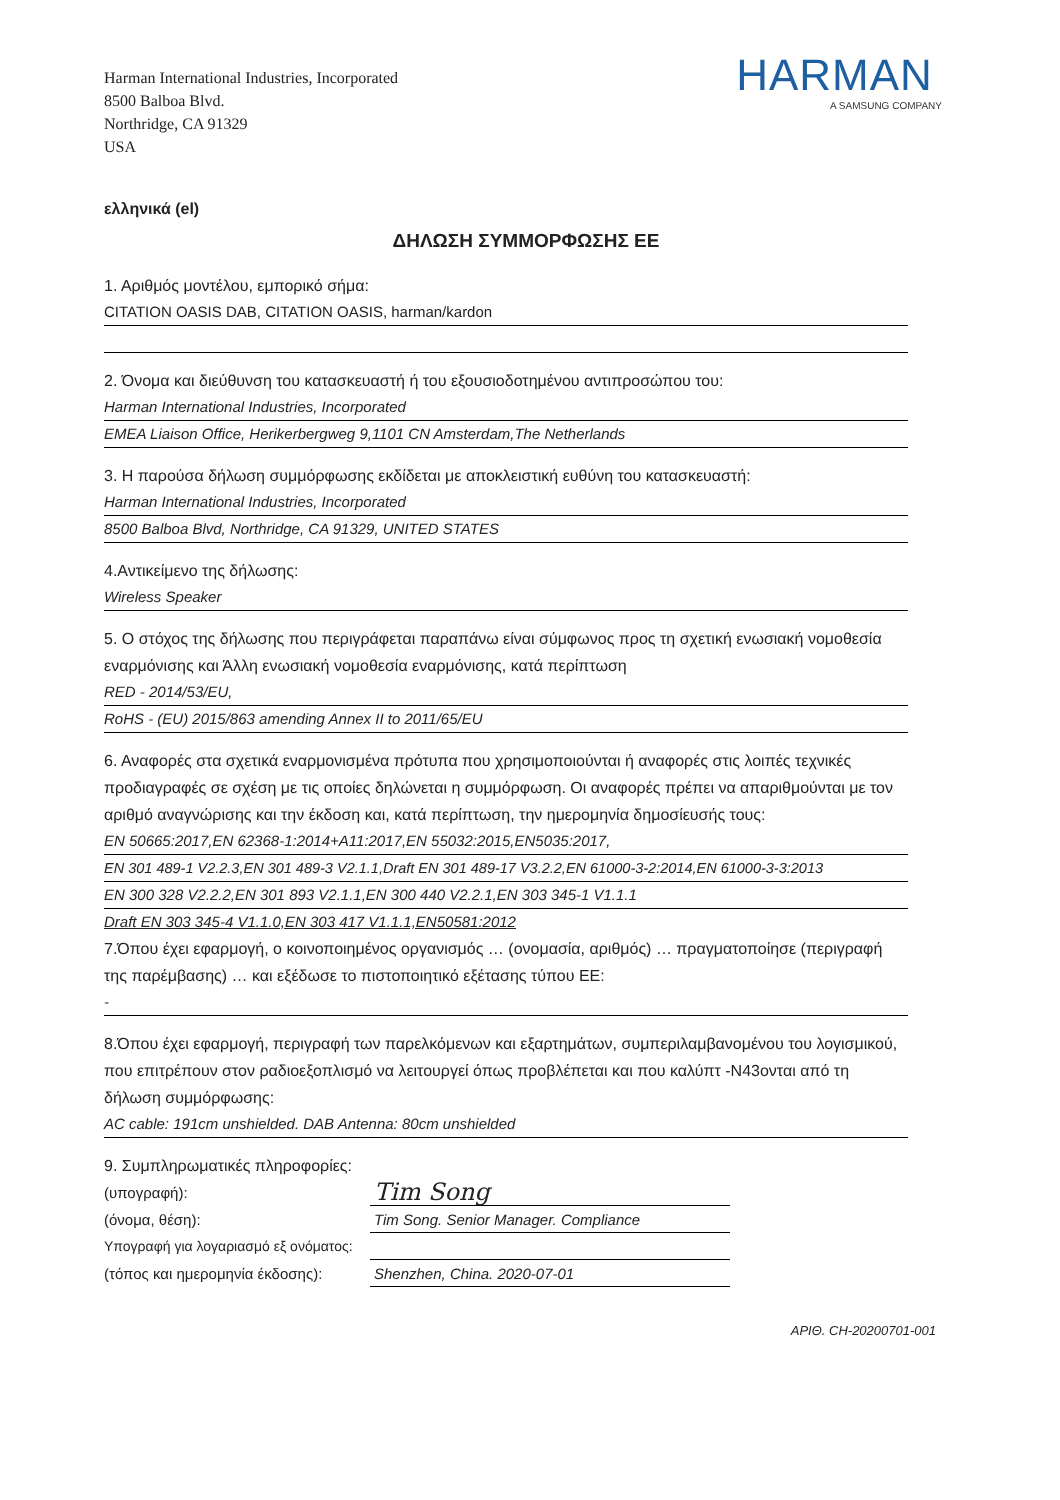Harman International Industries, Incorporated
8500 Balboa Blvd.
Northridge, CA 91329
USA
HARMAN
A SAMSUNG COMPANY
ελληνικά (el)
ΔΗΛΩΣΗ ΣΥΜΜΟΡΦΩΣΗΣ ΕΕ
1. Αριθμός μοντέλου, εμπορικό σήμα:
CITATION OASIS DAB, CITATION OASIS, harman/kardon
2. Όνομα και διεύθυνση του κατασκευαστή ή του εξουσιοδοτημένου αντιπροσώπου του:
Harman International Industries, Incorporated
EMEA Liaison Office, Herikerbergweg 9,1101 CN Amsterdam,The Netherlands
3. Η παρούσα δήλωση συμμόρφωσης εκδίδεται με αποκλειστική ευθύνη του κατασκευαστή:
Harman International Industries, Incorporated
8500 Balboa Blvd, Northridge, CA 91329, UNITED STATES
4.Αντικείμενο της δήλωσης:
Wireless Speaker
5. Ο στόχος της δήλωσης που περιγράφεται παραπάνω είναι σύμφωνος προς τη σχετική ενωσιακή νομοθεσία εναρμόνισης και Άλλη ενωσιακή νομοθεσία εναρμόνισης, κατά περίπτωση
RED - 2014/53/EU,
RoHS - (EU) 2015/863 amending Annex II to 2011/65/EU
6. Αναφορές στα σχετικά εναρμονισμένα πρότυπα που χρησιμοποιούνται ή αναφορές στις λοιπές τεχνικές προδιαγραφές σε σχέση με τις οποίες δηλώνεται η συμμόρφωση. Οι αναφορές πρέπει να απαριθμούνται με τον αριθμό αναγνώρισης και την έκδοση και, κατά περίπτωση, την ημερομηνία δημοσίευσής τους:
EN 50665:2017,EN 62368-1:2014+A11:2017,EN 55032:2015,EN5035:2017,
EN 301 489-1 V2.2.3,EN 301 489-3 V2.1.1,Draft EN 301 489-17 V3.2.2,EN 61000-3-2:2014,EN 61000-3-3:2013
EN 300 328 V2.2.2,EN 301 893 V2.1.1,EN 300 440 V2.2.1,EN 303 345-1 V1.1.1
Draft EN 303 345-4 V1.1.0,EN 303 417 V1.1.1,EN50581:2012
7.Όπου έχει εφαρμογή, ο κοινοποιημένος οργανισμός … (ονομασία, αριθμός) … πραγματοποίησε (περιγραφή της παρέμβασης) … και εξέδωσε το πιστοποιητικό εξέτασης τύπου ΕΕ:
-
8.Όπου έχει εφαρμογή, περιγραφή των παρελκόμενων και εξαρτημάτων, συμπεριλαμβανομένου του λογισμικού, που επιτρέπουν στον ραδιοεξοπλισμό να λειτουργεί όπως προβλέπεται και που καλύπτ -N43ονται από τη δήλωση συμμόρφωσης:
AC cable: 191cm unshielded. DAB Antenna: 80cm unshielded
9. Συμπληρωματικές πληροφορίες:
(υπογραφή):
Tim Song
(όνομα, θέση):
Tim Song. Senior Manager. Compliance
Υπογραφή για λογαριασμό εξ ονόματος:
(τόπος και ημερομηνία έκδοσης):
Shenzhen, China. 2020-07-01
ΑΡΙΘ. CH-20200701-001